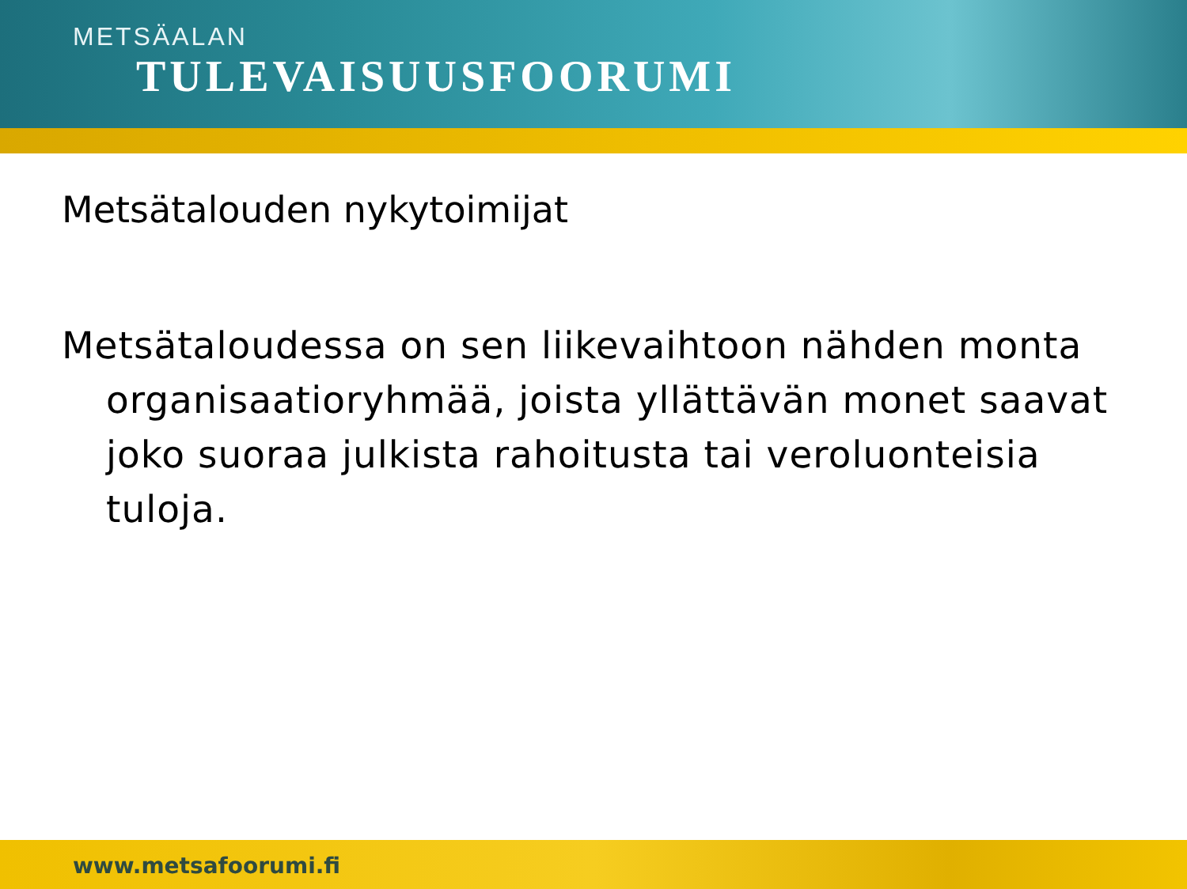METSÄALAN
TULEVAISUUSFOORUMI
Metsätalouden nykytoimijat
Metsätaloudessa on sen liikevaihtoon nähden monta organisaatioryhmää, joista yllättävän monet saavat joko suoraa julkista rahoitusta tai veroluonteisia tuloja.
www.metsafoorumi.fi